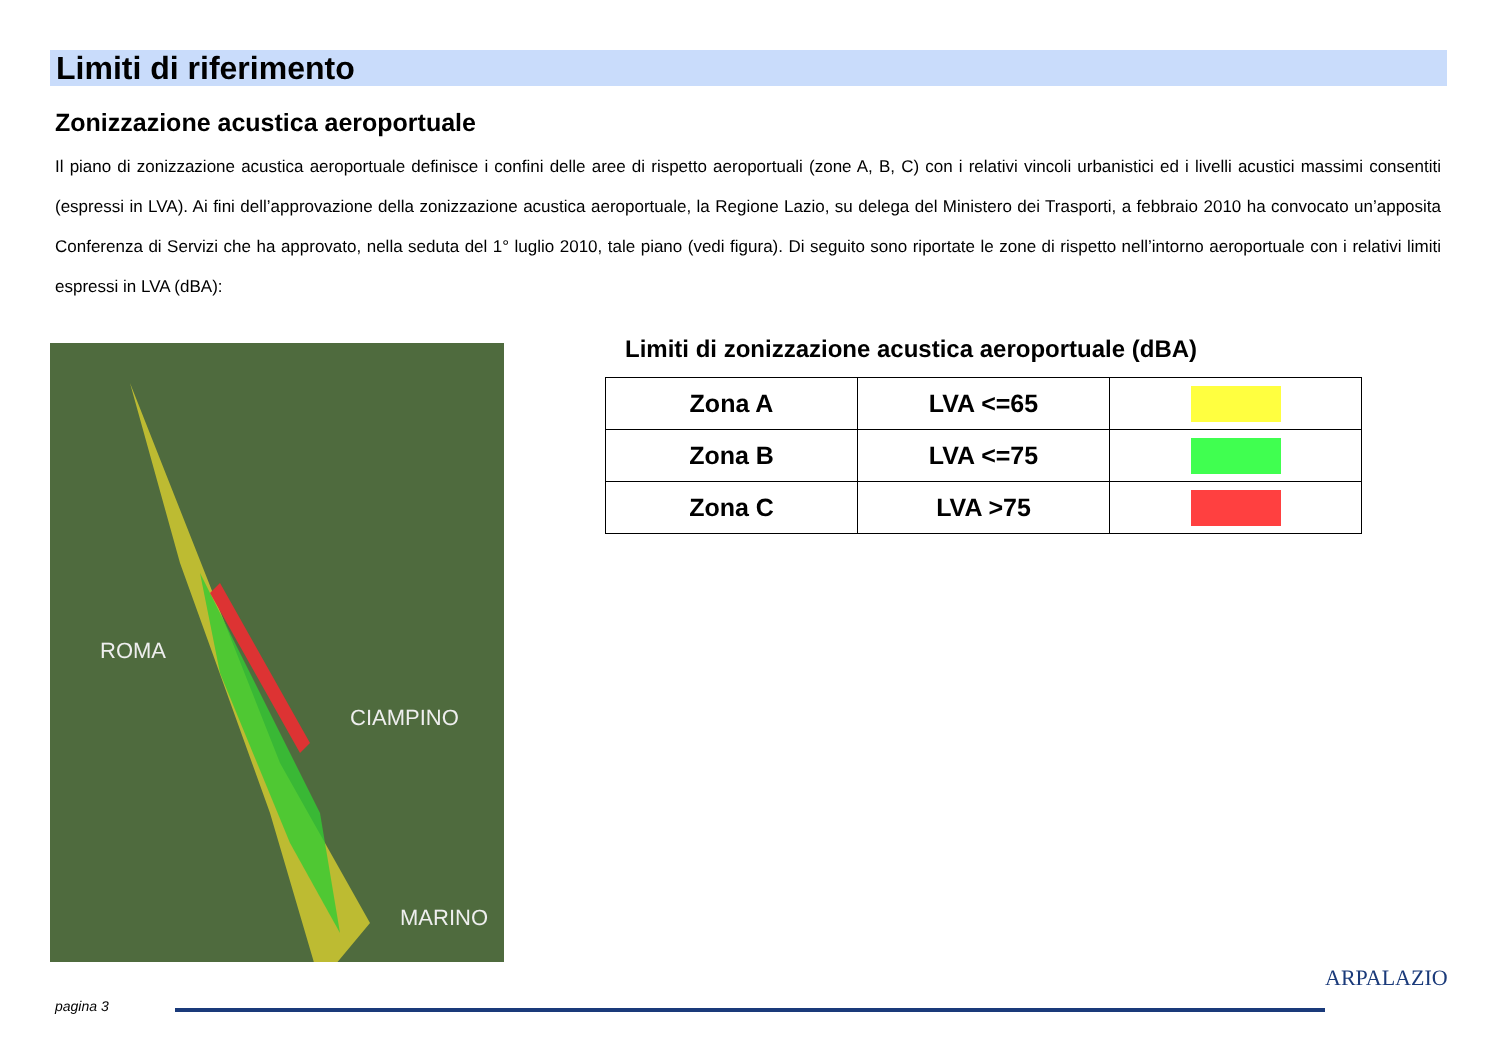Limiti di riferimento
Zonizzazione acustica aeroportuale
Il piano di zonizzazione acustica aeroportuale definisce i confini delle aree di rispetto aeroportuali (zone A, B, C) con i relativi vincoli urbanistici ed i livelli acustici massimi consentiti (espressi in LVA). Ai fini dell’approvazione della zonizzazione acustica aeroportuale, la Regione Lazio, su delega del Ministero dei Trasporti, a febbraio 2010 ha convocato un’apposita Conferenza di Servizi che ha approvato, nella seduta del 1° luglio 2010, tale piano (vedi figura). Di seguito sono riportate le zone di rispetto nell’intorno aeroportuale con i relativi limiti espressi in LVA (dBA):
ROMA
CIAMPINO
MARINO
Limiti di zonizzazione acustica aeroportuale (dBA)
| Zona A | LVA <=65 | |
| Zona B | LVA <=75 | |
| Zona C | LVA >75 | |
pagina 3
ARPALAZIO